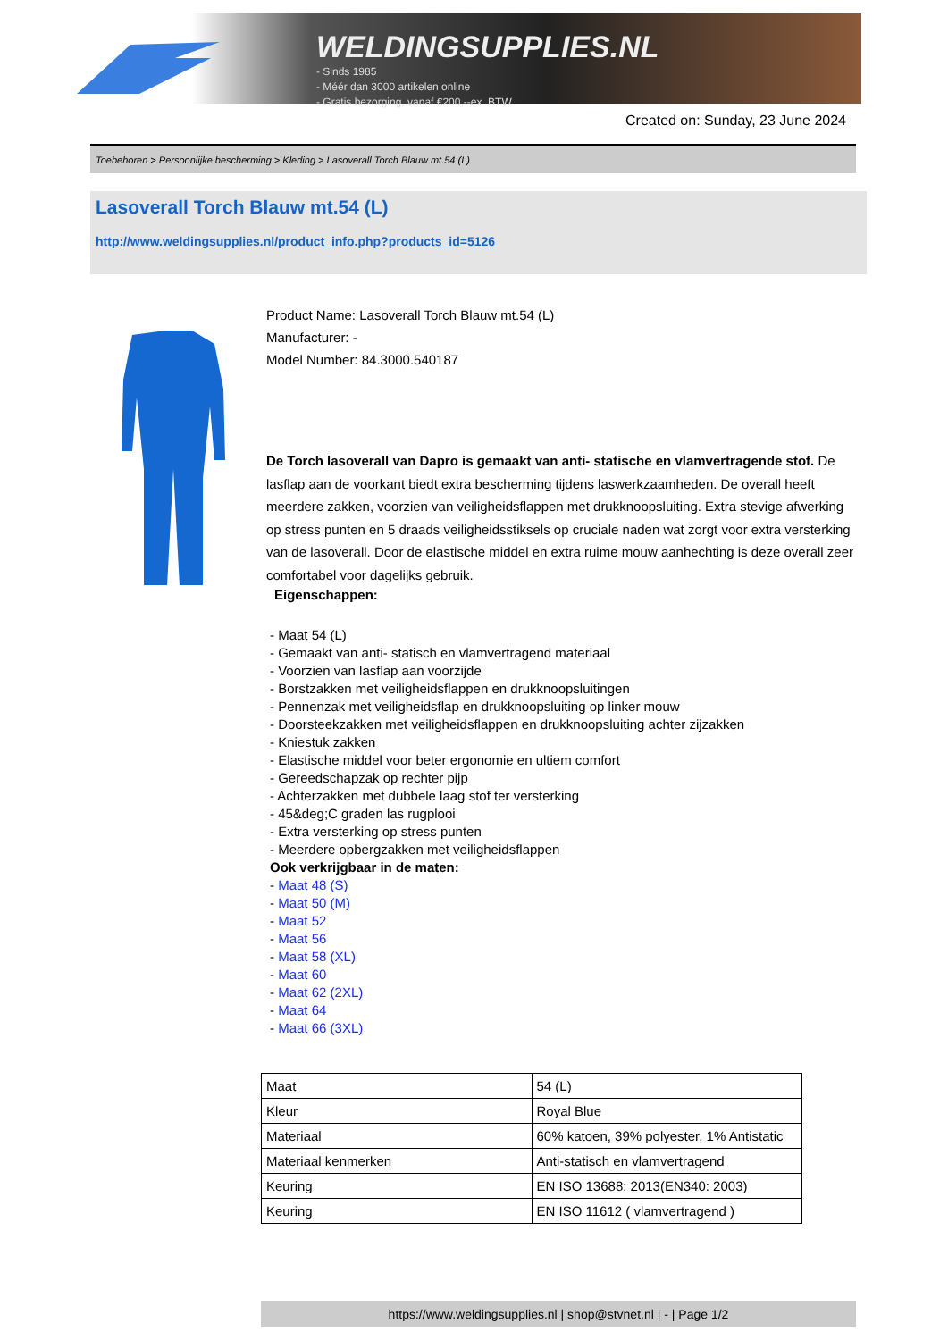WELDINGSUPPLIES.NL
- Sinds 1985
- Méér dan 3000 artikelen online
- Gratis bezorging, vanaf €200,--ex. BTW
Created on: Sunday, 23 June 2024
Toebehoren > Persoonlijke bescherming > Kleding > Lasoverall Torch Blauw mt.54 (L)
Lasoverall Torch Blauw mt.54 (L)
http://www.weldingsupplies.nl/product_info.php?products_id=5126
Product Name: Lasoverall Torch Blauw mt.54 (L)
Manufacturer: -
Model Number: 84.3000.540187
De Torch lasoverall van Dapro is gemaakt van anti- statische en vlamvertragende stof. De lasflap aan de voorkant biedt extra bescherming tijdens laswerkzaamheden. De overall heeft meerdere zakken, voorzien van veiligheidsflappen met drukknoopsluiting. Extra stevige afwerking op stress punten en 5 draads veiligheidsstiksels op cruciale naden wat zorgt voor extra versterking van de lasoverall. Door de elastische middel en extra ruime mouw aanhechting is deze overall zeer comfortabel voor dagelijks gebruik.
Eigenschappen:
- Maat 54 (L)
- Gemaakt van anti- statisch en vlamvertragend materiaal
- Voorzien van lasflap aan voorzijde
- Borstzakken met veiligheidsflappen en drukknoopsluitingen
- Pennenzak met veiligheidsflap en drukknoopsluiting op linker mouw
- Doorsteekzakken met veiligheidsflappen en drukknoopsluiting achter zijzakken
- Kniestuk zakken
- Elastische middel voor beter ergonomie en ultiem comfort
- Gereedschapzak op rechter pijp
- Achterzakken met dubbele laag stof ter versterking
- 45&deg;C graden las rugplooi
- Extra versterking op stress punten
- Meerdere opbergzakken met veiligheidsflappen
Ook verkrijgbaar in de maten:
- Maat 48 (S)
- Maat 50 (M)
- Maat 52
- Maat 56
- Maat 58 (XL)
- Maat 60
- Maat 62 (2XL)
- Maat 64
- Maat 66 (3XL)
| Maat | 54 (L) |
| Kleur | Royal Blue |
| Materiaal | 60% katoen, 39% polyester, 1% Antistatic |
| Materiaal kenmerken | Anti-statisch en vlamvertragend |
| Keuring | EN ISO 13688: 2013(EN340: 2003) |
| Keuring | EN ISO 11612 ( vlamvertragend ) |
https://www.weldingsupplies.nl | shop@stvnet.nl | - | Page 1/2